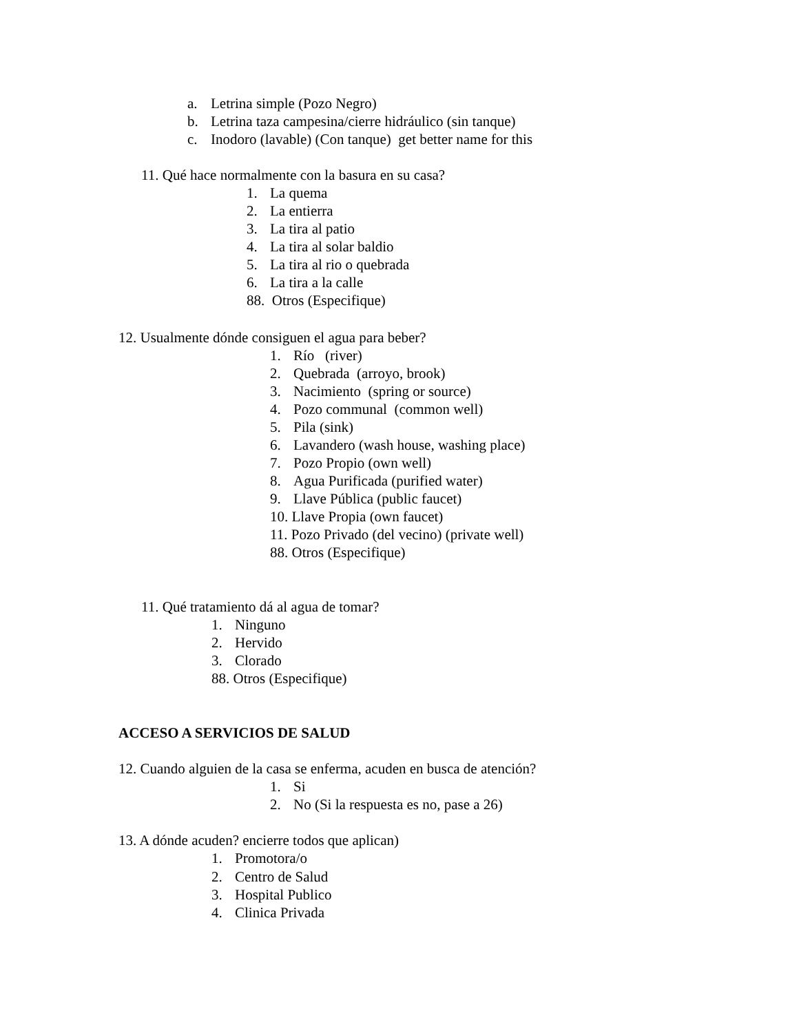a. Letrina simple (Pozo Negro)
b. Letrina taza campesina/cierre hidráulico (sin tanque)
c. Inodoro (lavable) (Con tanque) get better name for this
11. Qué hace normalmente con la basura en su casa?
1. La quema
2. La entierra
3. La tira al patio
4. La tira al solar baldio
5. La tira al rio o quebrada
6. La tira a la calle
88. Otros (Especifique)
12. Usualmente dónde consiguen el agua para beber?
1. Río (river)
2. Quebrada (arroyo, brook)
3. Nacimiento (spring or source)
4. Pozo communal (common well)
5. Pila (sink)
6. Lavandero (wash house, washing place)
7. Pozo Propio (own well)
8. Agua Purificada (purified water)
9. Llave Pública (public faucet)
10. Llave Propia (own faucet)
11. Pozo Privado (del vecino) (private well)
88. Otros (Especifique)
11. Qué tratamiento dá al agua de tomar?
1. Ninguno
2. Hervido
3. Clorado
88. Otros (Especifique)
ACCESO A SERVICIOS DE SALUD
12. Cuando alguien de la casa se enferma, acuden en busca de atención?
1. Si
2. No (Si la respuesta es no, pase a 26)
13. A dónde acuden? encierre todos que aplican)
1. Promotora/o
2. Centro de Salud
3. Hospital Publico
4. Clinica Privada